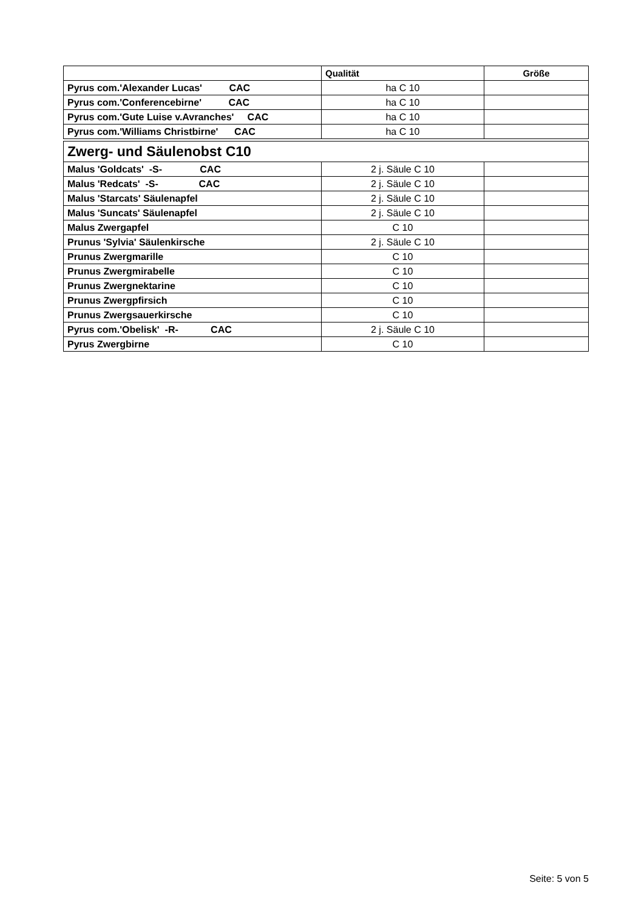| | Qualität | Größe |
| --- | --- | --- |
| Pyrus com.'Alexander Lucas' CAC | ha C 10 | |
| Pyrus com.'Conferencebirne' CAC | ha C 10 | |
| Pyrus com.'Gute Luise v.Avranches' CAC | ha C 10 | |
| Pyrus com.'Williams Christbirne' CAC | ha C 10 | |
| Zwerg- und Säulenobst C10 | | |
| Malus 'Goldcats' -S- CAC | 2 j. Säule C 10 | |
| Malus 'Redcats' -S- CAC | 2 j. Säule C 10 | |
| Malus 'Starcats' Säulenapfel | 2 j. Säule C 10 | |
| Malus 'Suncats' Säulenapfel | 2 j. Säule C 10 | |
| Malus Zwergapfel | C 10 | |
| Prunus 'Sylvia' Säulenkirsche | 2 j. Säule C 10 | |
| Prunus Zwergmarille | C 10 | |
| Prunus Zwergmirabelle | C 10 | |
| Prunus Zwergnektarine | C 10 | |
| Prunus Zwergpfirsich | C 10 | |
| Prunus Zwergsauerkirsche | C 10 | |
| Pyrus com.'Obelisk' -R- CAC | 2 j. Säule C 10 | |
| Pyrus Zwergbirne | C 10 | |
Seite: 5 von 5